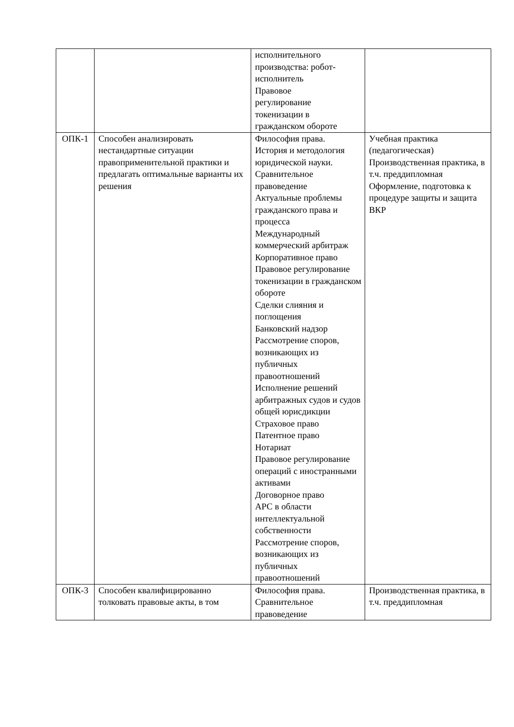| | | исполнительного производства: робот- исполнитель Правовое регулирование токенизации в гражданском обороте | |
| ОПК-1 | Способен анализировать нестандартные ситуации правоприменительной практики и предлагать оптимальные варианты их решения | Философия права. История и методология юридической науки. Сравнительное правоведение Актуальные проблемы гражданского права и процесса Международный коммерческий арбитраж Корпоративное право Правовое регулирование токенизации в гражданском обороте Сделки слияния и поглощения Банковский надзор Рассмотрение споров, возникающих из публичных правоотношений Исполнение решений арбитражных судов и судов общей юрисдикции Страховое право Патентное право Нотариат Правовое регулирование операций с иностранными активами Договорное право АРС в области интеллектуальной собственности Рассмотрение споров, возникающих из публичных правоотношений | Учебная практика (педагогическая) Производственная практика, в т.ч. преддипломная Оформление, подготовка к процедуре защиты и защита ВКР |
| ОПК-3 | Способен квалифицированно толковать правовые акты, в том | Философия права. Сравнительное правоведение | Производственная практика, в т.ч. преддипломная |